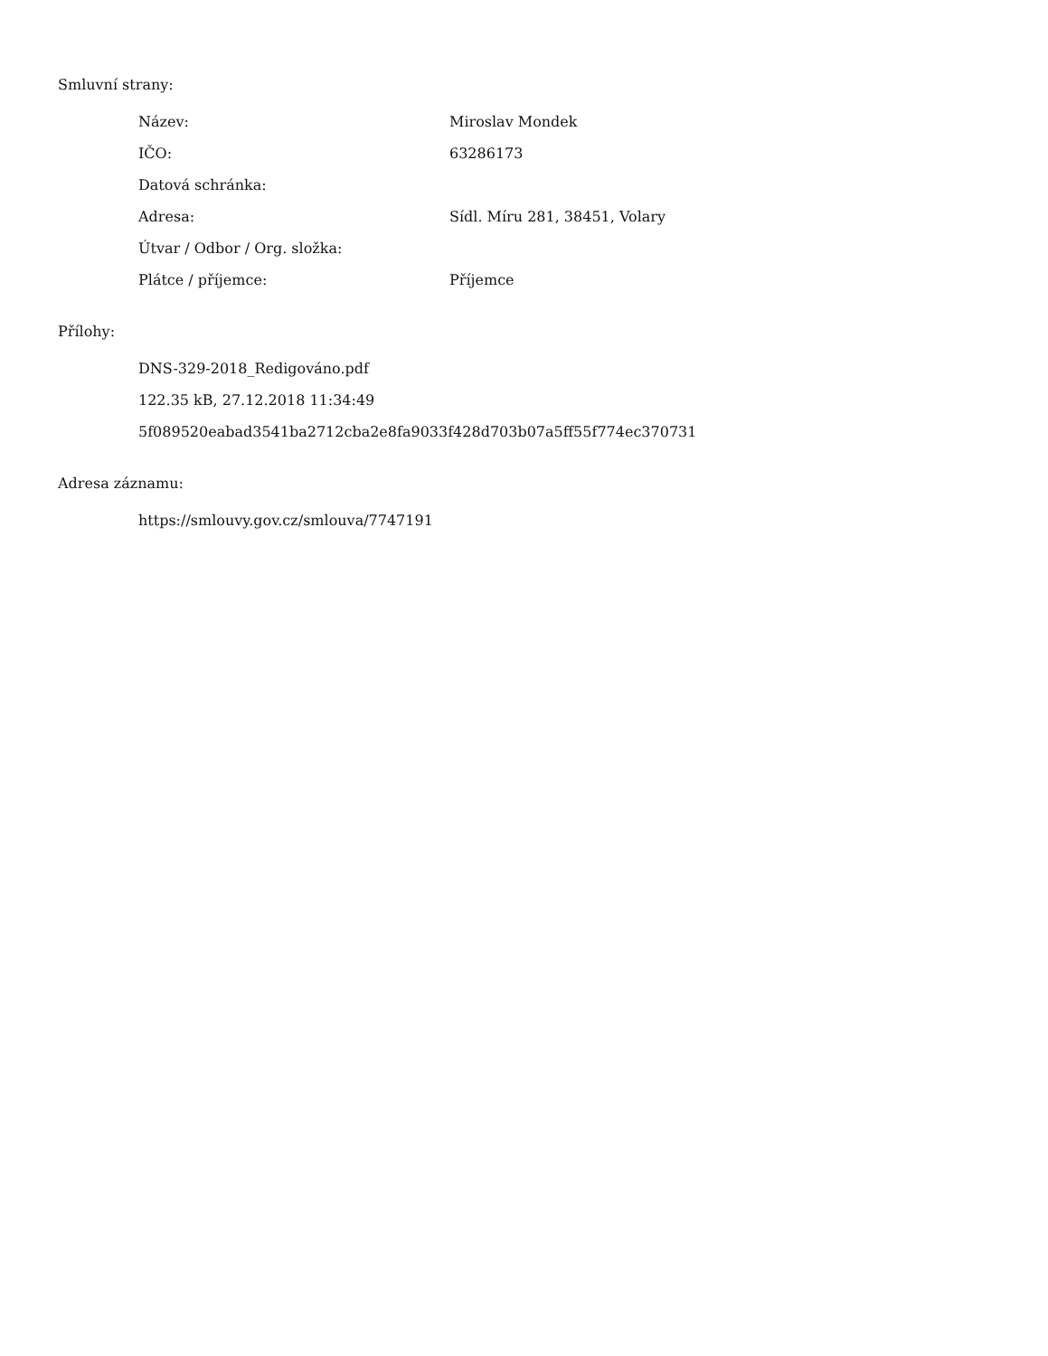Smluvní strany:
| Název: | Miroslav Mondek |
| IČO: | 63286173 |
| Datová schránka: | |
| Adresa: | Sídl. Míru 281, 38451, Volary |
| Útvar / Odbor / Org. složka: | |
| Plátce / příjemce: | Příjemce |
Přílohy:
DNS-329-2018_Redigováno.pdf
122.35 kB, 27.12.2018 11:34:49
5f089520eabad3541ba2712cba2e8fa9033f428d703b07a5ff55f774ec370731
Adresa záznamu:
https://smlouvy.gov.cz/smlouva/7747191